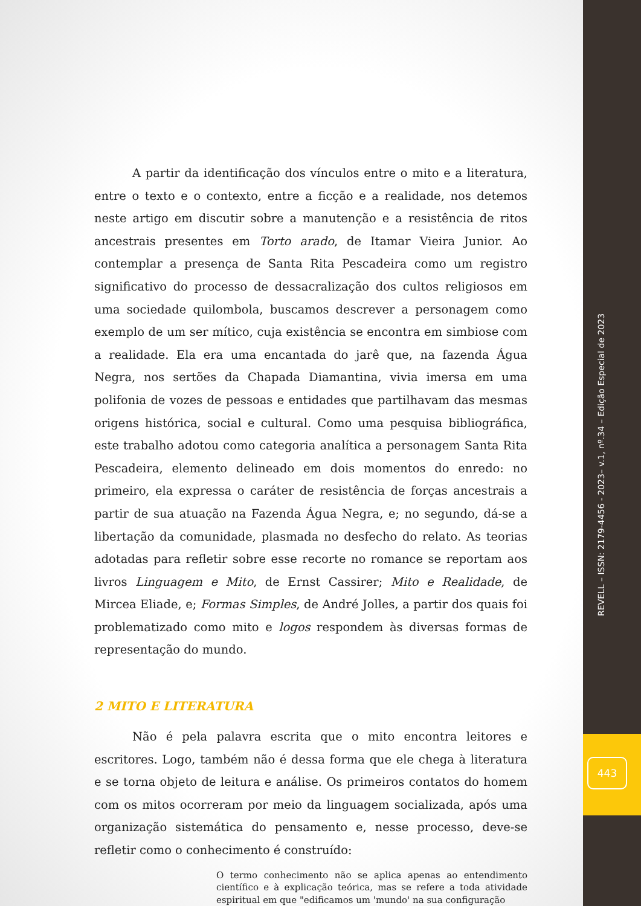REVELL – ISSN: 2179-4456 - 2023– v.1, nº.34 – Edição Especial de 2023
443
A partir da identificação dos vínculos entre o mito e a literatura, entre o texto e o contexto, entre a ficção e a realidade, nos detemos neste artigo em discutir sobre a manutenção e a resistência de ritos ancestrais presentes em Torto arado, de Itamar Vieira Junior. Ao contemplar a presença de Santa Rita Pescadeira como um registro significativo do processo de dessacralização dos cultos religiosos em uma sociedade quilombola, buscamos descrever a personagem como exemplo de um ser mítico, cuja existência se encontra em simbiose com a realidade. Ela era uma encantada do jarê que, na fazenda Água Negra, nos sertões da Chapada Diamantina, vivia imersa em uma polifonia de vozes de pessoas e entidades que partilhavam das mesmas origens histórica, social e cultural. Como uma pesquisa bibliográfica, este trabalho adotou como categoria analítica a personagem Santa Rita Pescadeira, elemento delineado em dois momentos do enredo: no primeiro, ela expressa o caráter de resistência de forças ancestrais a partir de sua atuação na Fazenda Água Negra, e; no segundo, dá-se a libertação da comunidade, plasmada no desfecho do relato. As teorias adotadas para refletir sobre esse recorte no romance se reportam aos livros Linguagem e Mito, de Ernst Cassirer; Mito e Realidade, de Mircea Eliade, e; Formas Simples, de André Jolles, a partir dos quais foi problematizado como mito e logos respondem às diversas formas de representação do mundo.
2 MITO E LITERATURA
Não é pela palavra escrita que o mito encontra leitores e escritores. Logo, também não é dessa forma que ele chega à literatura e se torna objeto de leitura e análise. Os primeiros contatos do homem com os mitos ocorreram por meio da linguagem socializada, após uma organização sistemática do pensamento e, nesse processo, deve-se refletir como o conhecimento é construído:
O termo conhecimento não se aplica apenas ao entendimento científico e à explicação teórica, mas se refere a toda atividade espiritual em que "edificamos um 'mundo' na sua configuração